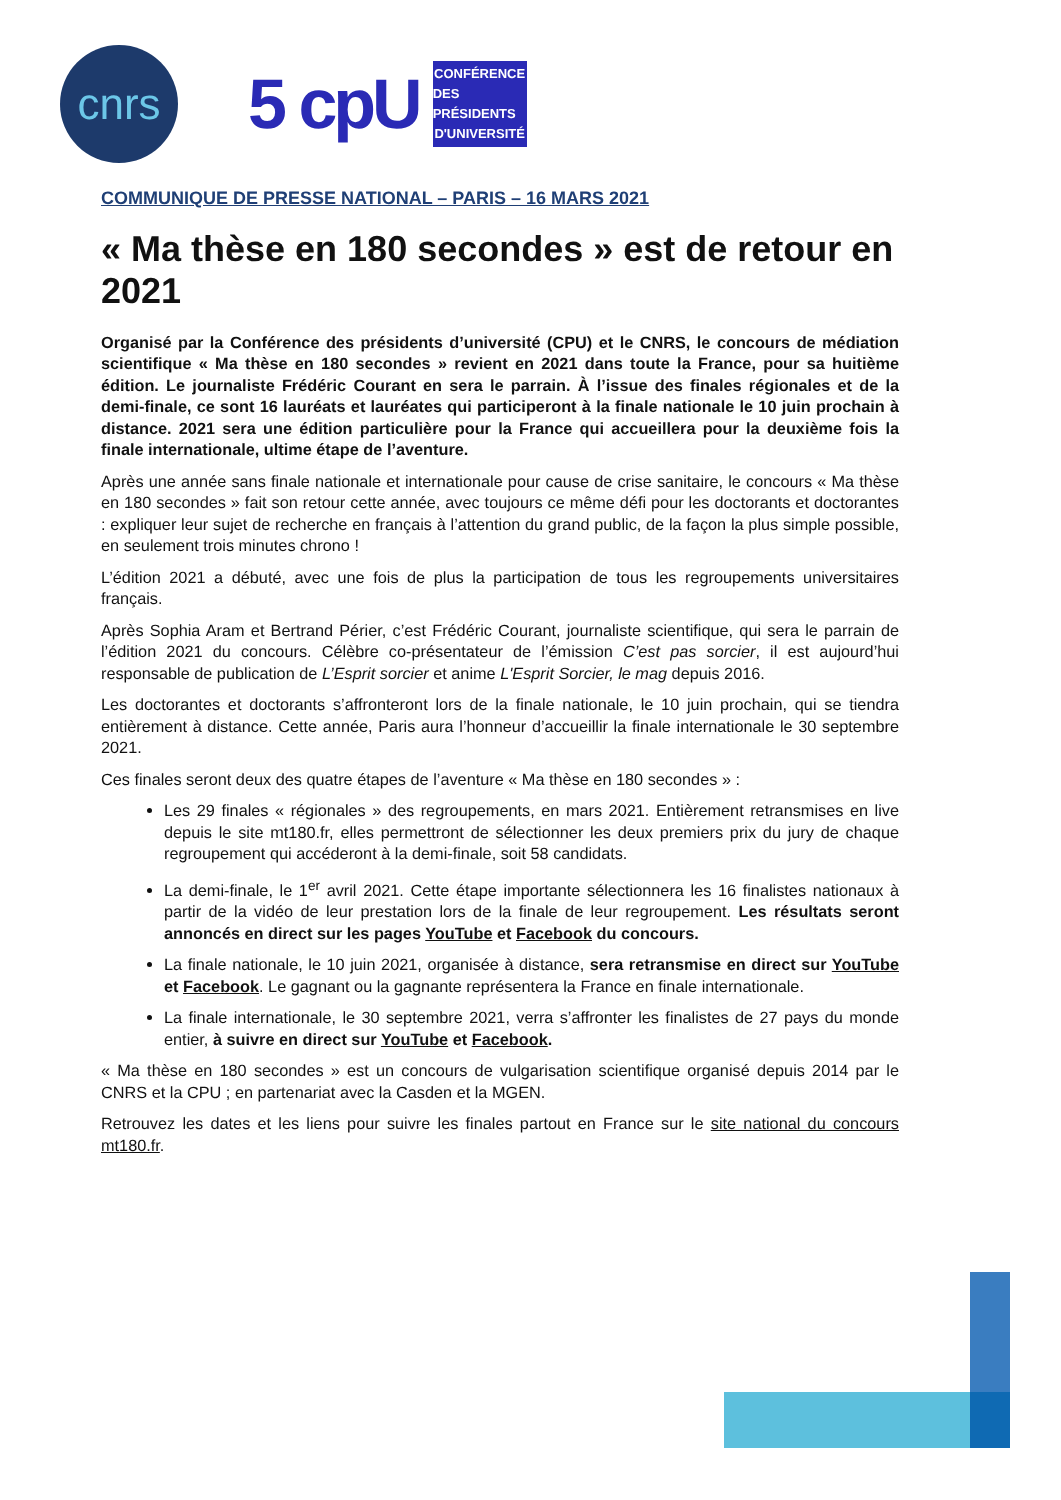cnrs
5 cpU
CONFÉRENCE
DES PRÉSIDENTS
D'UNIVERSITÉ
COMMUNIQUE DE PRESSE NATIONAL – PARIS – 16 MARS 2021
« Ma thèse en 180 secondes » est de retour en 2021
Organisé par la Conférence des présidents d’université (CPU) et le CNRS, le concours de médiation scientifique « Ma thèse en 180 secondes » revient en 2021 dans toute la France, pour sa huitième édition. Le journaliste Frédéric Courant en sera le parrain. À l’issue des finales régionales et de la demi-finale, ce sont 16 lauréats et lauréates qui participeront à la finale nationale le 10 juin prochain à distance. 2021 sera une édition particulière pour la France qui accueillera pour la deuxième fois la finale internationale, ultime étape de l’aventure.
Après une année sans finale nationale et internationale pour cause de crise sanitaire, le concours « Ma thèse en 180 secondes » fait son retour cette année, avec toujours ce même défi pour les doctorants et doctorantes : expliquer leur sujet de recherche en français à l’attention du grand public, de la façon la plus simple possible, en seulement trois minutes chrono !
L’édition 2021 a débuté, avec une fois de plus la participation de tous les regroupements universitaires français.
Après Sophia Aram et Bertrand Périer, c’est Frédéric Courant, journaliste scientifique, qui sera le parrain de l’édition 2021 du concours. Célèbre co-présentateur de l’émission C’est pas sorcier, il est aujourd’hui responsable de publication de L’Esprit sorcier et anime L'Esprit Sorcier, le mag depuis 2016.
Les doctorantes et doctorants s’affronteront lors de la finale nationale, le 10 juin prochain, qui se tiendra entièrement à distance. Cette année, Paris aura l’honneur d’accueillir la finale internationale le 30 septembre 2021.
Ces finales seront deux des quatre étapes de l’aventure « Ma thèse en 180 secondes » :
Les 29 finales « régionales » des regroupements, en mars 2021. Entièrement retransmises en live depuis le site mt180.fr, elles permettront de sélectionner les deux premiers prix du jury de chaque regroupement qui accéderont à la demi-finale, soit 58 candidats.
La demi-finale, le 1<sup>er</sup> avril 2021. Cette étape importante sélectionnera les 16 finalistes nationaux à partir de la vidéo de leur prestation lors de la finale de leur regroupement. Les résultats seront annoncés en direct sur les pages YouTube et Facebook du concours.
La finale nationale, le 10 juin 2021, organisée à distance, sera retransmise en direct sur YouTube et Facebook. Le gagnant ou la gagnante représentera la France en finale internationale.
La finale internationale, le 30 septembre 2021, verra s’affronter les finalistes de 27 pays du monde entier, à suivre en direct sur YouTube et Facebook.
« Ma thèse en 180 secondes » est un concours de vulgarisation scientifique organisé depuis 2014 par le CNRS et la CPU ; en partenariat avec la Casden et la MGEN.
Retrouvez les dates et les liens pour suivre les finales partout en France sur le site national du concours mt180.fr.